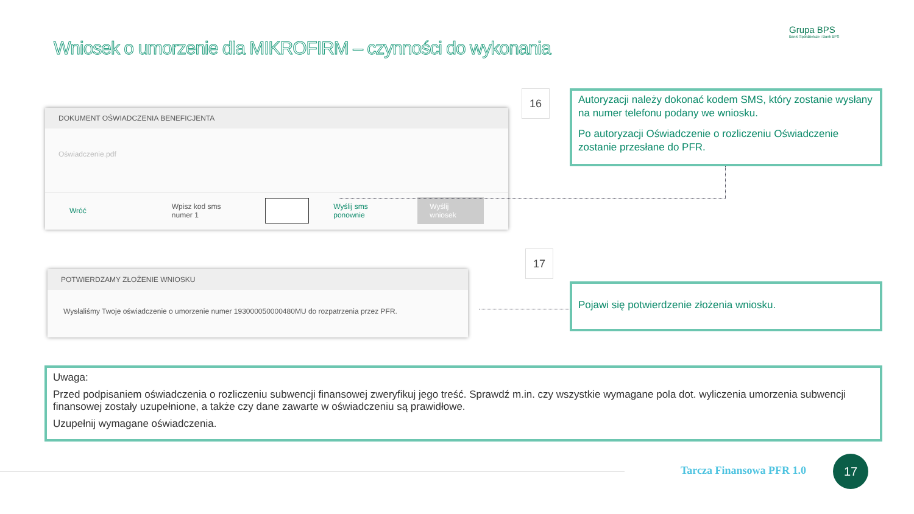Wniosek o umorzenie dla MIKROFIRM – czynności do wykonania
Grupa BPS
Banki Spółdzielcze i Bank BPS
DOKUMENT OŚWIADCZENIA BENEFICJENTA
Oświadczenie.pdf
Wróć Wpisz kod sms numer 1 Wyślij sms ponownie Wyślij wniosek
16
Autoryzacji należy dokonać kodem SMS, który zostanie wysłany na numer telefonu podany we wniosku.
Po autoryzacji Oświadczenie o rozliczeniu Oświadczenie zostanie przesłane do PFR.
POTWIERDZAMY ZŁOŻENIE WNIOSKU
Wysłaliśmy Twoje oświadczenie o umorzenie numer 193000050000480MU do rozpatrzenia przez PFR.
17
Pojawi się potwierdzenie złożenia wniosku.
Uwaga:
Przed podpisaniem oświadczenia o rozliczeniu subwencji finansowej zweryfikuj jego treść. Sprawdź m.in. czy wszystkie wymagane pola dot. wyliczenia umorzenia subwencji finansowej zostały uzupełnione, a także czy dane zawarte w oświadczeniu są prawidłowe.
Uzupełnij wymagane oświadczenia.
Tarcza Finansowa PFR 1.0
17